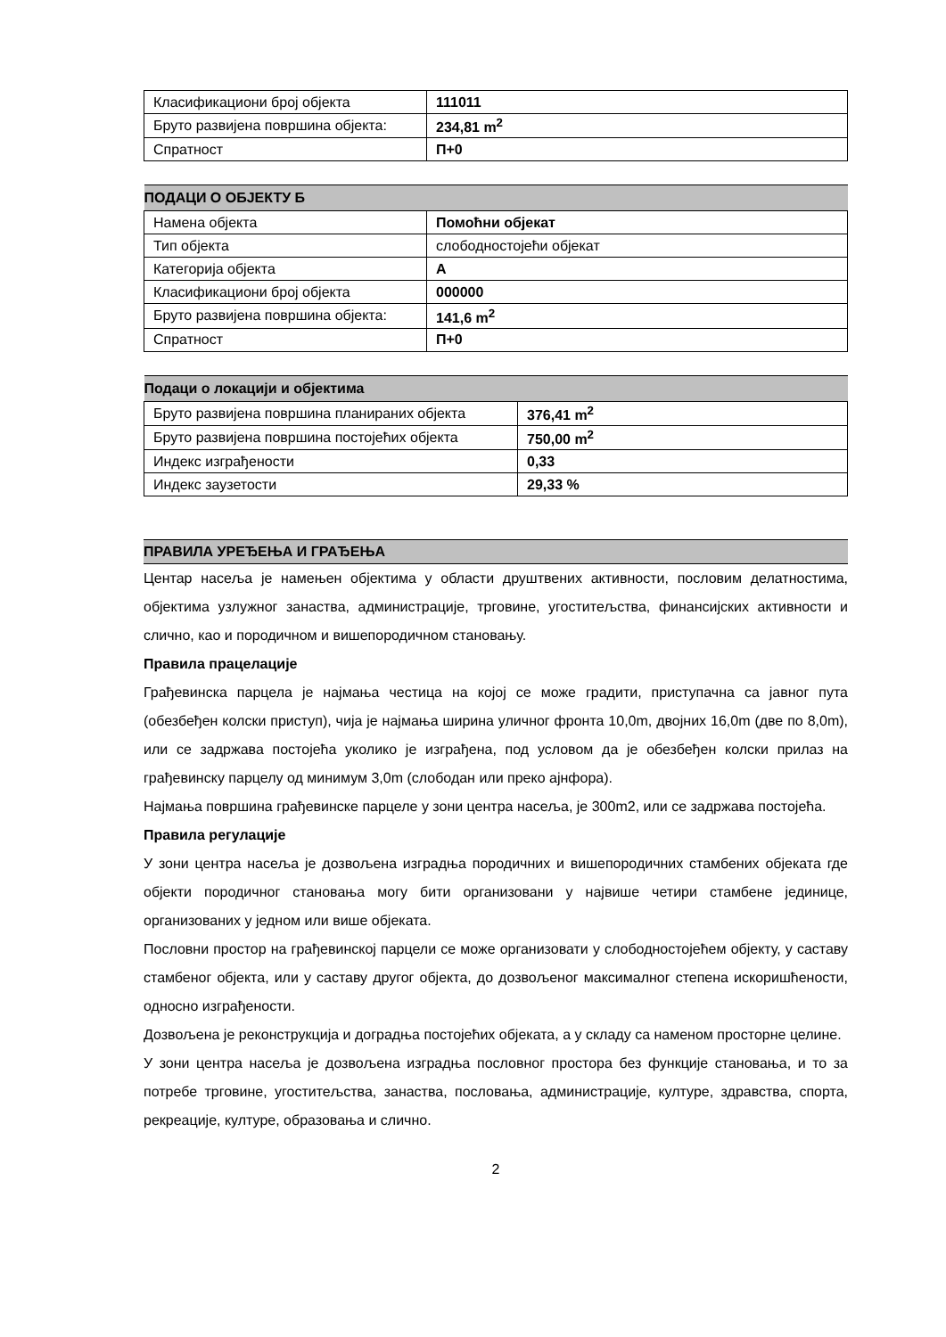| Класификациони број објекта | 111011 |
| Бруто развијена површина објекта: | 234,81 m<sup>2</sup> |
| Спратност | П+0 |
| ПОДАЦИ О ОБЈЕКТУ Б | |
| Намена објекта | Помоћни објекат |
| Тип објекта | слободностојећи објекат |
| Категорија објекта | А |
| Класификациони број објекта | 000000 |
| Бруто развијена површина објекта: | 141,6 m<sup>2</sup> |
| Спратност | П+0 |
| Подаци о локацији и објектима | |
| Бруто развијена површина планираних објекта | 376,41 m<sup>2</sup> |
| Бруто развијена површина постојећих објекта | 750,00 m<sup>2</sup> |
| Индекс изграђености | 0,33 |
| Индекс заузетости | 29,33 % |
ПРАВИЛА УРЕЂЕЊА И ГРАЂЕЊА
Центар насеља је намењен објектима у области друштвених активности, пословим делатностима, објектима узлужног занаства, администрације, трговине, угоститељства, финансијских активности и слично, као и породичном и вишепородичном становању.
Правила працелације
Грађевинска парцела је најмања честица на којој се може градити, приступачна са јавног пута (обезбеђен колски приступ), чија је најмања ширина уличног фронта 10,0m, двојних 16,0m (две по 8,0m), или се задржава постојећа уколико је изграђена, под условом да је обезбеђен колски прилаз на грађевинску парцелу од минимум 3,0m (слободан или преко ајнфора).
Најмања површина грађевинске парцеле у зони центра насеља, је 300m2, или се задржава постојећа.
Правила регулације
У зони центра насеља је дозвољена изградња породичних и вишепородичних стамбених објеката где објекти породичног становања могу бити организовани у највише четири стамбене јединице, организованих у једном или више објеката.
Пословни простор на грађевинској парцели се може организовати у слободностојећем објекту, у саставу стамбеног објекта, или у саставу другог објекта, до дозвољеног максималног степена искоришћености, односно изграђености.
Дозвољена је реконструкција и доградња постојећих објеката, а у складу са наменом просторне целине.
У зони центра насеља је дозвољена изградња пословног простора без функције становања, и то за потребе трговине, угоститељства, занаства, пословања, администрације, културе, здравства, спорта, рекреације, културе, образовања и слично.
2